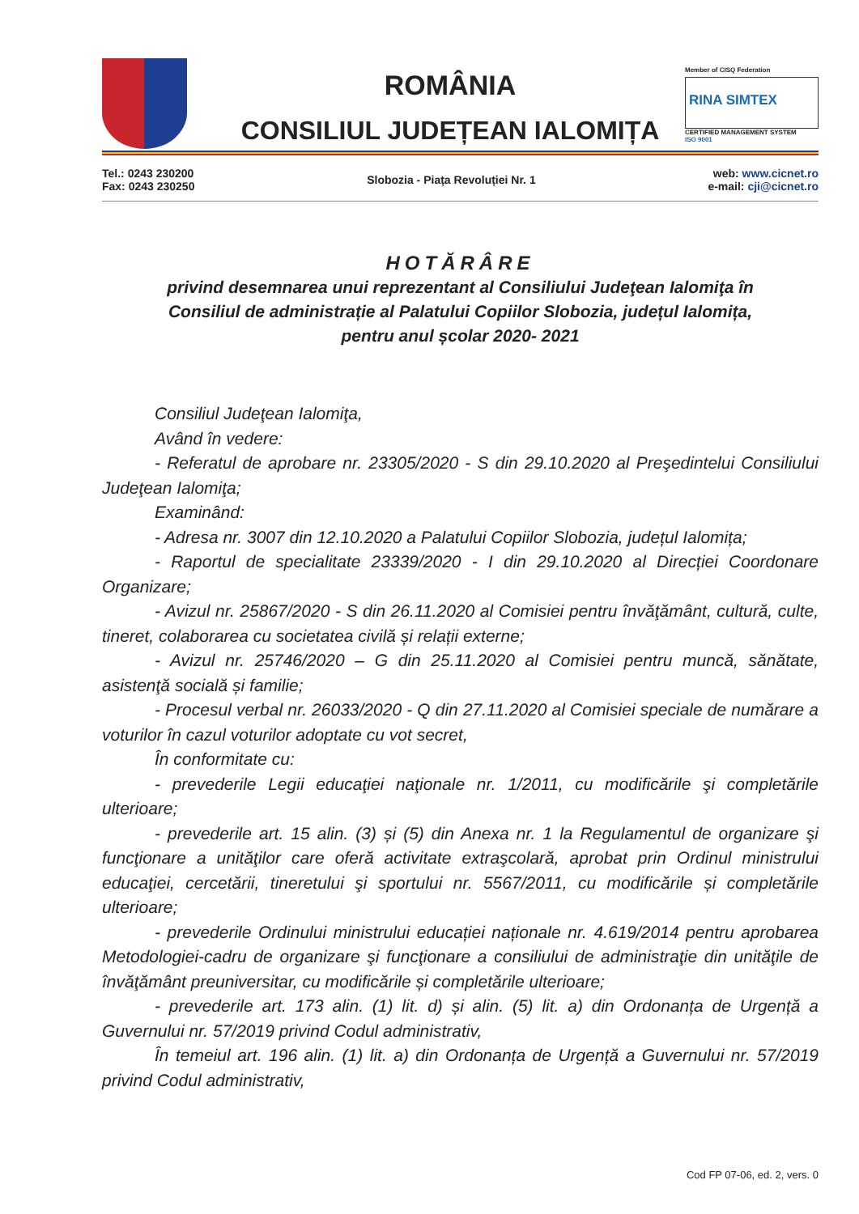ROMÂNIA
CONSILIUL JUDEȚEAN IALOMIȚA
Member of CISQ Federation
RINA SIMTEX
CERTIFIED MANAGEMENT SYSTEM
ISO 9001
Tel.: 0243 230200
Fax: 0243 230250
Slobozia - Piața Revoluției Nr. 1
web: www.cicnet.ro
e-mail: cji@cicnet.ro
HOTĂRÂRE
privind desemnarea unui reprezentant al Consiliului Judeţean Ialomiţa în
Consiliul de administrație al Palatului Copiilor Slobozia, județul Ialomița,
pentru anul școlar 2020- 2021
Consiliul Judeţean Ialomiţa,
Având în vedere:
- Referatul de aprobare nr. 23305/2020 - S din 29.10.2020 al Preşedintelui Consiliului Judeţean Ialomiţa;
Examinând:
- Adresa nr. 3007 din 12.10.2020 a Palatului Copiilor Slobozia, județul Ialomița;
- Raportul de specialitate 23339/2020 - I din 29.10.2020 al Direcției Coordonare Organizare;
- Avizul nr. 25867/2020 - S din 26.11.2020 al Comisiei pentru învăţământ, cultură, culte, tineret, colaborarea cu societatea civilă și relații externe;
- Avizul nr. 25746/2020 – G din 25.11.2020 al Comisiei pentru muncă, sănătate, asistenţă socială și familie;
- Procesul verbal nr. 26033/2020 - Q din 27.11.2020 al Comisiei speciale de numărare a voturilor în cazul voturilor adoptate cu vot secret,
În conformitate cu:
- prevederile Legii educaţiei naţionale nr. 1/2011, cu modificările şi completările ulterioare;
- prevederile art. 15 alin. (3) și (5) din Anexa nr. 1 la Regulamentul de organizare şi funcţionare a unităţilor care oferă activitate extraşcolară, aprobat prin Ordinul ministrului educaţiei, cercetării, tineretului şi sportului nr. 5567/2011, cu modificările și completările ulterioare;
- prevederile Ordinului ministrului educației naționale nr. 4.619/2014 pentru aprobarea Metodologiei-cadru de organizare şi funcţionare a consiliului de administraţie din unităţile de învăţământ preuniversitar, cu modificările și completările ulterioare;
- prevederile art. 173 alin. (1) lit. d) și alin. (5) lit. a) din Ordonanța de Urgență a Guvernului nr. 57/2019 privind Codul administrativ,
În temeiul art. 196 alin. (1) lit. a) din Ordonanța de Urgență a Guvernului nr. 57/2019 privind Codul administrativ,
Cod FP 07-06, ed. 2, vers. 0